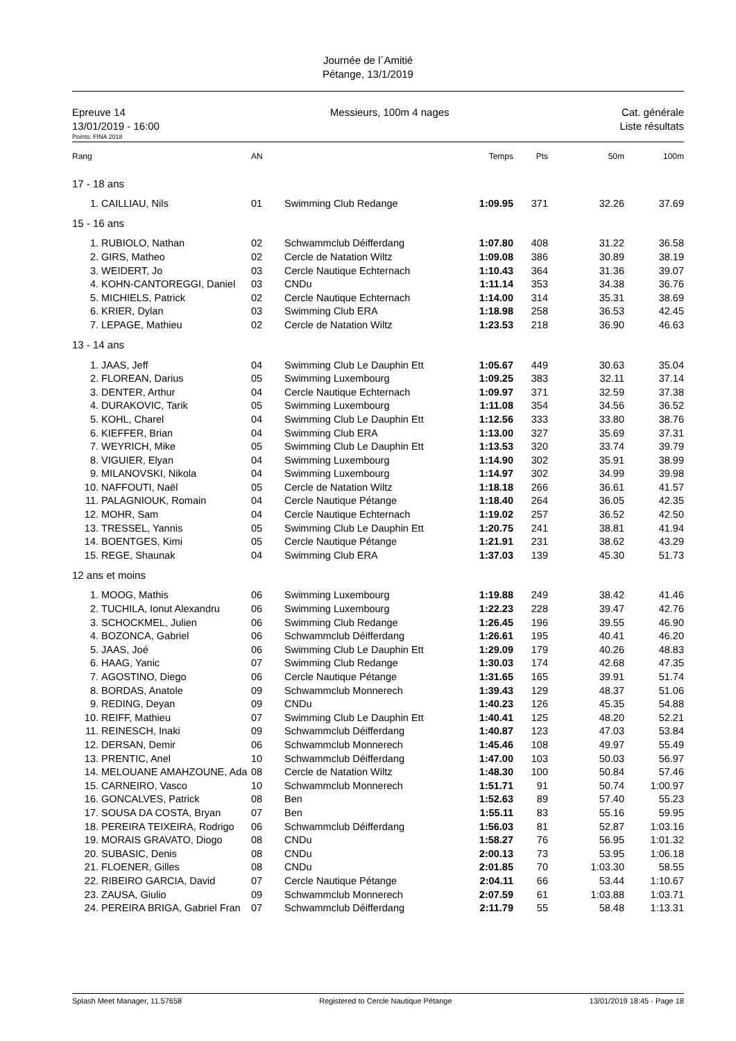Journée de l´Amitié
Pétange, 13/1/2019
Epreuve 14
13/01/2019 - 16:00
Messieurs, 100m 4 nages Cat. générale
Liste résultats
Points: FINA 2018
| Rang | | AN | | Temps | Pts | 50m | 100m |
| --- | --- | --- | --- | --- | --- | --- | --- |
| 17 - 18 ans | | | | | | | |
| 1. | CAILLIAU, Nils | 01 | Swimming Club Redange | 1:09.95 | 371 | 32.26 | 37.69 |
| 15 - 16 ans | | | | | | | |
| 1. | RUBIOLO, Nathan | 02 | Schwammclub Déifferdang | 1:07.80 | 408 | 31.22 | 36.58 |
| 2. | GIRS, Matheo | 02 | Cercle de Natation Wiltz | 1:09.08 | 386 | 30.89 | 38.19 |
| 3. | WEIDERT, Jo | 03 | Cercle Nautique Echternach | 1:10.43 | 364 | 31.36 | 39.07 |
| 4. | KOHN-CANTOREGGI, Daniel | 03 | CNDu | 1:11.14 | 353 | 34.38 | 36.76 |
| 5. | MICHIELS, Patrick | 02 | Cercle Nautique Echternach | 1:14.00 | 314 | 35.31 | 38.69 |
| 6. | KRIER, Dylan | 03 | Swimming Club ERA | 1:18.98 | 258 | 36.53 | 42.45 |
| 7. | LEPAGE, Mathieu | 02 | Cercle de Natation Wiltz | 1:23.53 | 218 | 36.90 | 46.63 |
| 13 - 14 ans | | | | | | | |
| 1. | JAAS, Jeff | 04 | Swimming Club Le Dauphin Ett | 1:05.67 | 449 | 30.63 | 35.04 |
| 2. | FLOREAN, Darius | 05 | Swimming Luxembourg | 1:09.25 | 383 | 32.11 | 37.14 |
| 3. | DENTER, Arthur | 04 | Cercle Nautique Echternach | 1:09.97 | 371 | 32.59 | 37.38 |
| 4. | DURAKOVIC, Tarik | 05 | Swimming Luxembourg | 1:11.08 | 354 | 34.56 | 36.52 |
| 5. | KOHL, Charel | 04 | Swimming Club Le Dauphin Ett | 1:12.56 | 333 | 33.80 | 38.76 |
| 6. | KIEFFER, Brian | 04 | Swimming Club ERA | 1:13.00 | 327 | 35.69 | 37.31 |
| 7. | WEYRICH, Mike | 05 | Swimming Club Le Dauphin Ett | 1:13.53 | 320 | 33.74 | 39.79 |
| 8. | VIGUIER, Elyan | 04 | Swimming Luxembourg | 1:14.90 | 302 | 35.91 | 38.99 |
| 9. | MILANOVSKI, Nikola | 04 | Swimming Luxembourg | 1:14.97 | 302 | 34.99 | 39.98 |
| 10. | NAFFOUTI, Naël | 05 | Cercle de Natation Wiltz | 1:18.18 | 266 | 36.61 | 41.57 |
| 11. | PALAGNIOUK, Romain | 04 | Cercle Nautique Pétange | 1:18.40 | 264 | 36.05 | 42.35 |
| 12. | MOHR, Sam | 04 | Cercle Nautique Echternach | 1:19.02 | 257 | 36.52 | 42.50 |
| 13. | TRESSEL, Yannis | 05 | Swimming Club Le Dauphin Ett | 1:20.75 | 241 | 38.81 | 41.94 |
| 14. | BOENTGES, Kimi | 05 | Cercle Nautique Pétange | 1:21.91 | 231 | 38.62 | 43.29 |
| 15. | REGE, Shaunak | 04 | Swimming Club ERA | 1:37.03 | 139 | 45.30 | 51.73 |
| 12 ans et moins | | | | | | | |
| 1. | MOOG, Mathis | 06 | Swimming Luxembourg | 1:19.88 | 249 | 38.42 | 41.46 |
| 2. | TUCHILA, Ionut Alexandru | 06 | Swimming Luxembourg | 1:22.23 | 228 | 39.47 | 42.76 |
| 3. | SCHOCKMEL, Julien | 06 | Swimming Club Redange | 1:26.45 | 196 | 39.55 | 46.90 |
| 4. | BOZONCA, Gabriel | 06 | Schwammclub Déifferdang | 1:26.61 | 195 | 40.41 | 46.20 |
| 5. | JAAS, Joé | 06 | Swimming Club Le Dauphin Ett | 1:29.09 | 179 | 40.26 | 48.83 |
| 6. | HAAG, Yanic | 07 | Swimming Club Redange | 1:30.03 | 174 | 42.68 | 47.35 |
| 7. | AGOSTINO, Diego | 06 | Cercle Nautique Pétange | 1:31.65 | 165 | 39.91 | 51.74 |
| 8. | BORDAS, Anatole | 09 | Schwammclub Monnerech | 1:39.43 | 129 | 48.37 | 51.06 |
| 9. | REDING, Deyan | 09 | CNDu | 1:40.23 | 126 | 45.35 | 54.88 |
| 10. | REIFF, Mathieu | 07 | Swimming Club Le Dauphin Ett | 1:40.41 | 125 | 48.20 | 52.21 |
| 11. | REINESCH, Inaki | 09 | Schwammclub Déifferdang | 1:40.87 | 123 | 47.03 | 53.84 |
| 12. | DERSAN, Demir | 06 | Schwammclub Monnerech | 1:45.46 | 108 | 49.97 | 55.49 |
| 13. | PRENTIC, Anel | 10 | Schwammclub Déifferdang | 1:47.00 | 103 | 50.03 | 56.97 |
| 14. | MELOUANE AMAHZOUNE, Ada | 08 | Cercle de Natation Wiltz | 1:48.30 | 100 | 50.84 | 57.46 |
| 15. | CARNEIRO, Vasco | 10 | Schwammclub Monnerech | 1:51.71 | 91 | 50.74 | 1:00.97 |
| 16. | GONCALVES, Patrick | 08 | Ben | 1:52.63 | 89 | 57.40 | 55.23 |
| 17. | SOUSA DA COSTA, Bryan | 07 | Ben | 1:55.11 | 83 | 55.16 | 59.95 |
| 18. | PEREIRA TEIXEIRA, Rodrigo | 06 | Schwammclub Déifferdang | 1:56.03 | 81 | 52.87 | 1:03.16 |
| 19. | MORAIS GRAVATO, Diogo | 08 | CNDu | 1:58.27 | 76 | 56.95 | 1:01.32 |
| 20. | SUBASIC, Denis | 08 | CNDu | 2:00.13 | 73 | 53.95 | 1:06.18 |
| 21. | FLOENER, Gilles | 08 | CNDu | 2:01.85 | 70 | 1:03.30 | 58.55 |
| 22. | RIBEIRO GARCIA, David | 07 | Cercle Nautique Pétange | 2:04.11 | 66 | 53.44 | 1:10.67 |
| 23. | ZAUSA, Giulio | 09 | Schwammclub Monnerech | 2:07.59 | 61 | 1:03.88 | 1:03.71 |
| 24. | PEREIRA BRIGA, Gabriel Fran | 07 | Schwammclub Déifferdang | 2:11.79 | 55 | 58.48 | 1:13.31 |
Splash Meet Manager, 11.57658 Registered to Cercle Nautique Pétange 13/01/2019 18:45 - Page 18